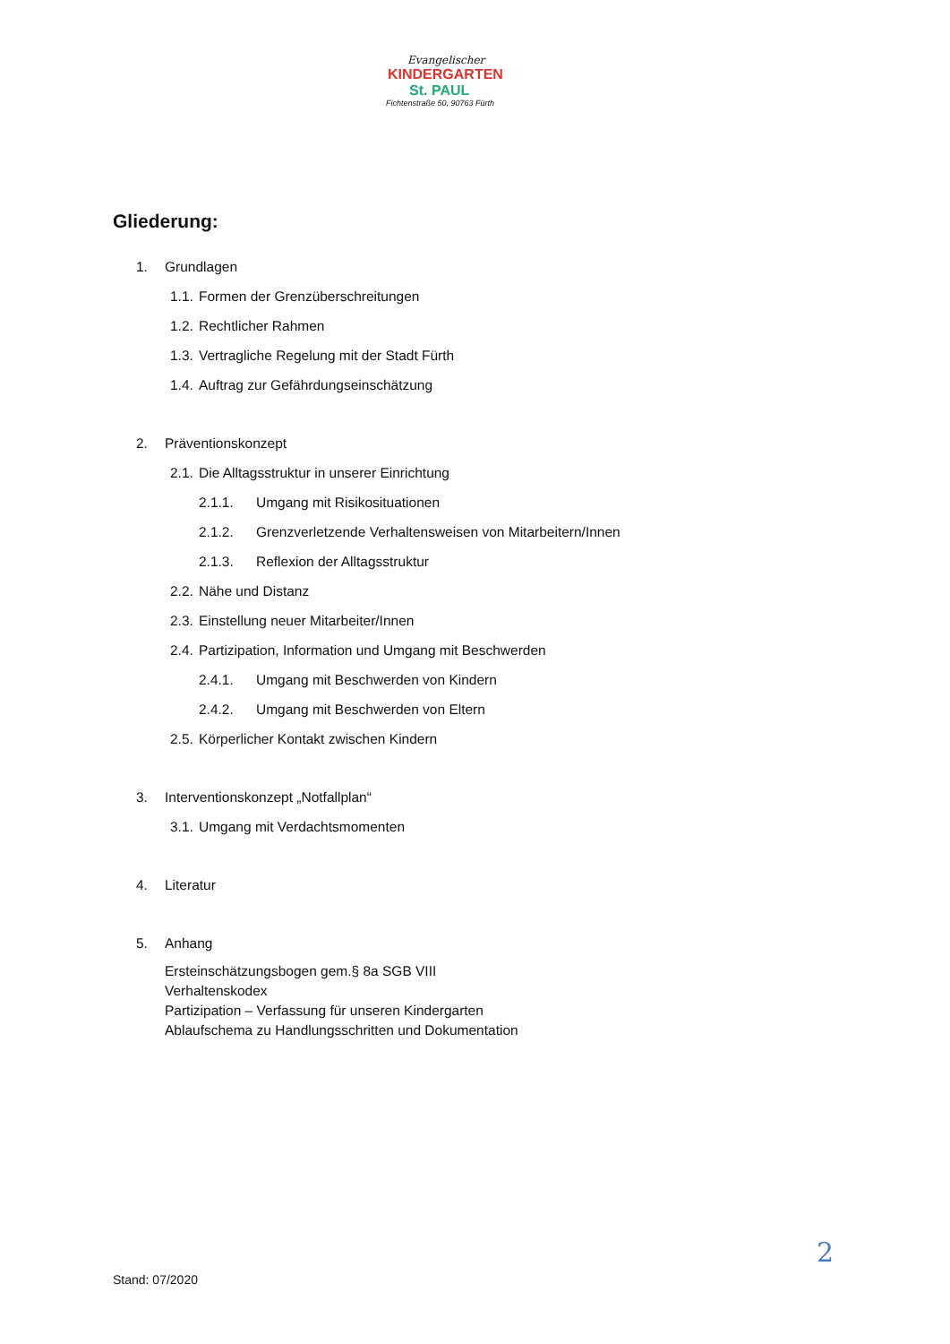Evangelischer
KINDERGARTEN
St. PAUL
Fichtenstraße 50, 90763 Fürth
Gliederung:
1. Grundlagen
1.1. Formen der Grenzüberschreitungen
1.2. Rechtlicher Rahmen
1.3. Vertragliche Regelung mit der Stadt Fürth
1.4. Auftrag zur Gefährdungseinschätzung
2. Präventionskonzept
2.1. Die Alltagsstruktur in unserer Einrichtung
2.1.1. Umgang mit Risikosituationen
2.1.2. Grenzverletzende Verhaltensweisen von Mitarbeitern/Innen
2.1.3. Reflexion der Alltagsstruktur
2.2. Nähe und Distanz
2.3. Einstellung neuer Mitarbeiter/Innen
2.4. Partizipation, Information und Umgang mit Beschwerden
2.4.1. Umgang mit Beschwerden von Kindern
2.4.2. Umgang mit Beschwerden von Eltern
2.5. Körperlicher Kontakt zwischen Kindern
3. Interventionskonzept „Notfallplan“
3.1. Umgang mit Verdachtsmomenten
4. Literatur
5. Anhang
Ersteinschätzungsbogen gem.§ 8a SGB VIII
Verhaltenskodex
Partizipation – Verfassung für unseren Kindergarten
Ablaufschema zu Handlungsschritten und Dokumentation
2
Stand: 07/2020